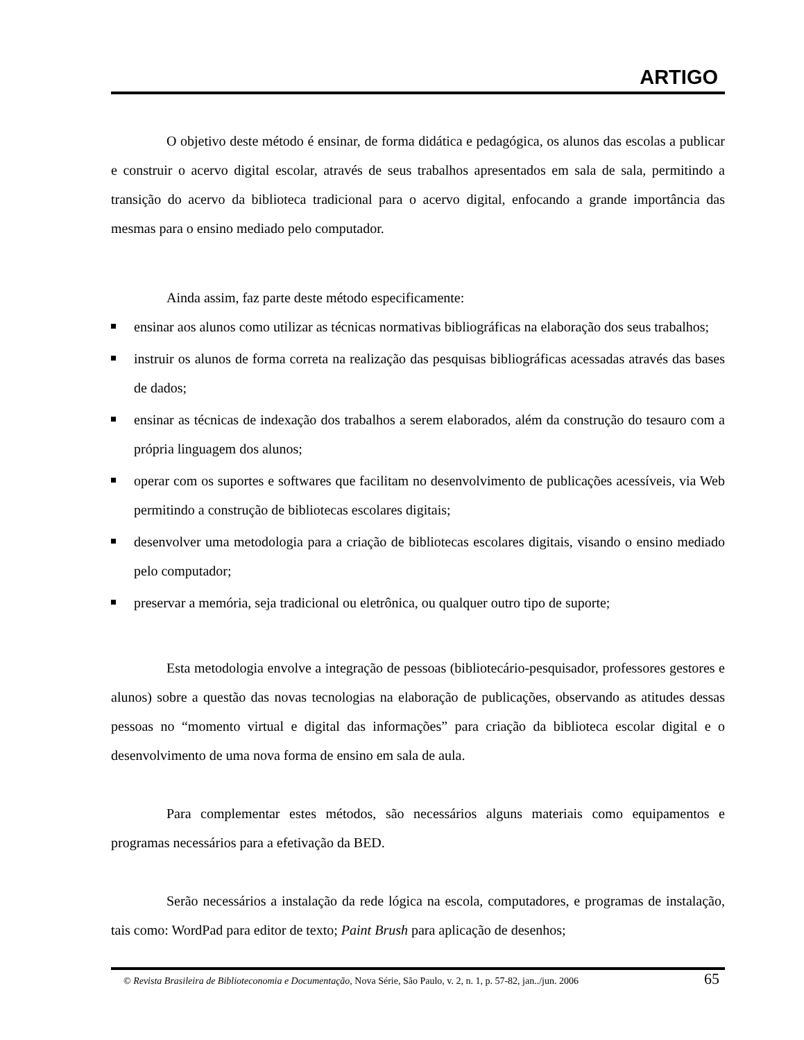ARTIGO
O objetivo deste método é ensinar, de forma didática e pedagógica, os alunos das escolas a publicar e construir o acervo digital escolar, através de seus trabalhos apresentados em sala de sala, permitindo a transição do acervo da biblioteca tradicional para o acervo digital, enfocando a grande importância das mesmas para o ensino mediado pelo computador.
Ainda assim, faz parte deste método especificamente:
ensinar aos alunos como utilizar as técnicas normativas bibliográficas na elaboração dos seus trabalhos;
instruir os alunos de forma correta na realização das pesquisas bibliográficas acessadas através das bases de dados;
ensinar as técnicas de indexação dos trabalhos a serem elaborados, além da construção do tesauro com a própria linguagem dos alunos;
operar com os suportes e softwares que facilitam no desenvolvimento de publicações acessíveis, via Web permitindo a construção de bibliotecas escolares digitais;
desenvolver uma metodologia para a criação de bibliotecas escolares digitais, visando o ensino mediado pelo computador;
preservar a memória, seja tradicional ou eletrônica, ou qualquer outro tipo de suporte;
Esta metodologia envolve a integração de pessoas (bibliotecário-pesquisador, professores gestores e alunos) sobre a questão das novas tecnologias na elaboração de publicações, observando as atitudes dessas pessoas no “momento virtual e digital das informações” para criação da biblioteca escolar digital e o desenvolvimento de uma nova forma de ensino em sala de aula.
Para complementar estes métodos, são necessários alguns materiais como equipamentos e programas necessários para a efetivação da BED.
Serão necessários a instalação da rede lógica na escola, computadores, e programas de instalação, tais como: WordPad para editor de texto; Paint Brush para aplicação de desenhos;
© Revista Brasileira de Biblioteconomia e Documentação, Nova Série, São Paulo, v. 2, n. 1, p. 57-82, jan../jun. 2006 65